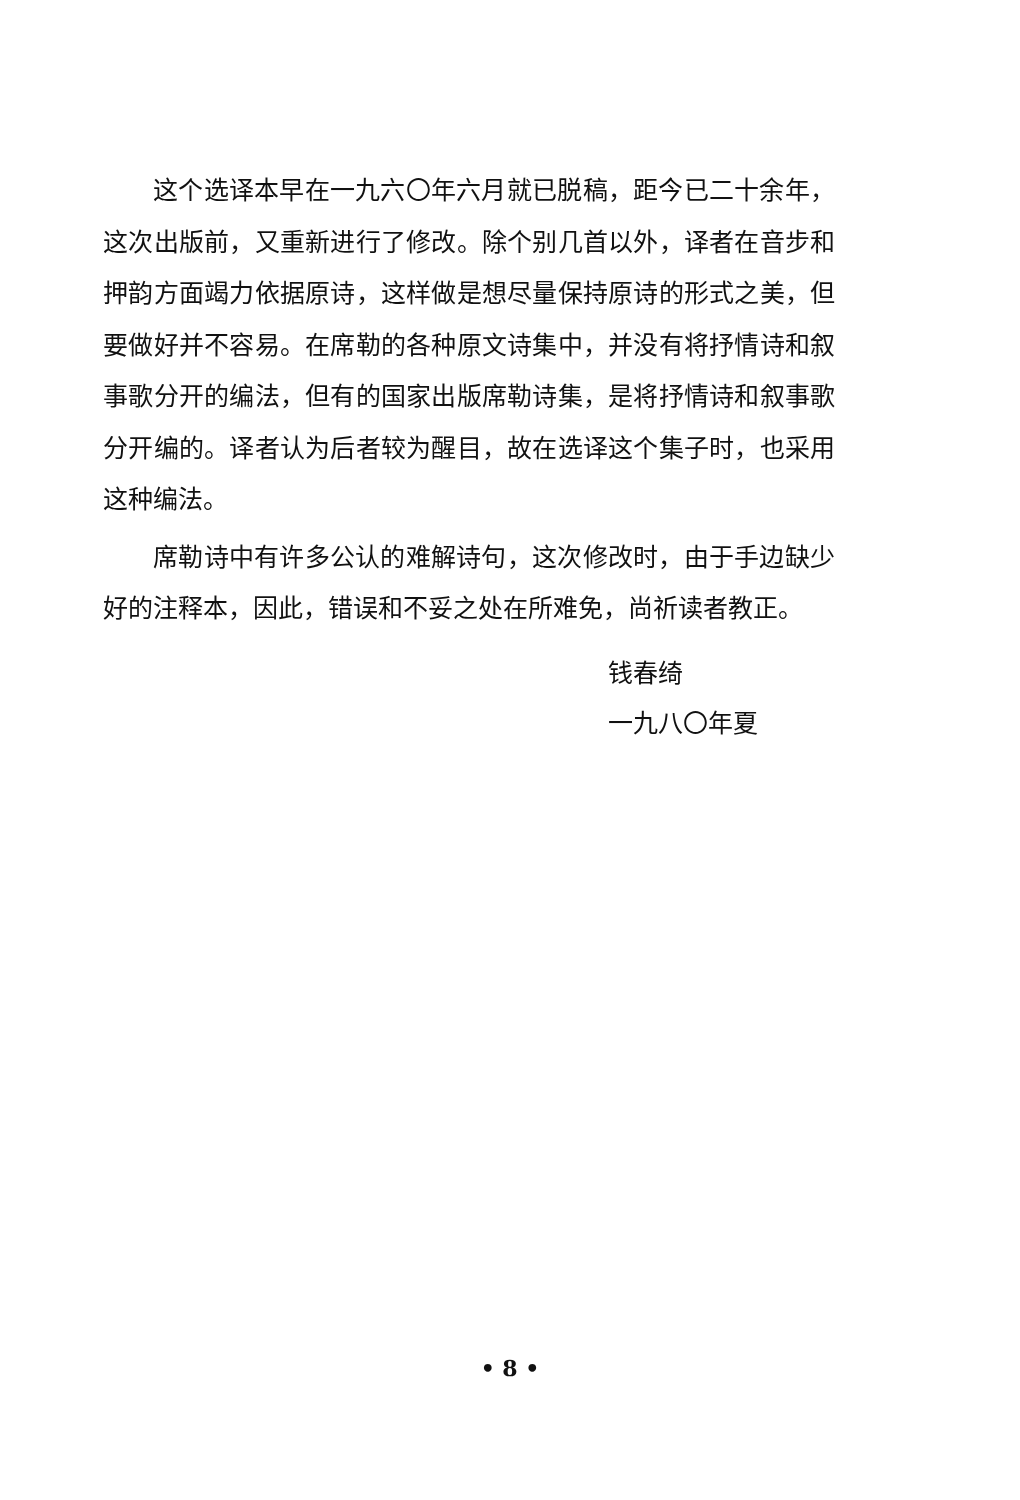这个选译本早在一九六〇年六月就已脱稿，距今已二十余年，这次出版前，又重新进行了修改。除个别几首以外，译者在音步和押韵方面竭力依据原诗，这样做是想尽量保持原诗的形式之美，但要做好并不容易。在席勒的各种原文诗集中，并没有将抒情诗和叙事歌分开的编法，但有的国家出版席勒诗集，是将抒情诗和叙事歌分开编的。译者认为后者较为醒目，故在选译这个集子时，也采用这种编法。
席勒诗中有许多公认的难解诗句，这次修改时，由于手边缺少好的注释本，因此，错误和不妥之处在所难免，尚祈读者教正。
钱春绮
一九八〇年夏
• 8 •